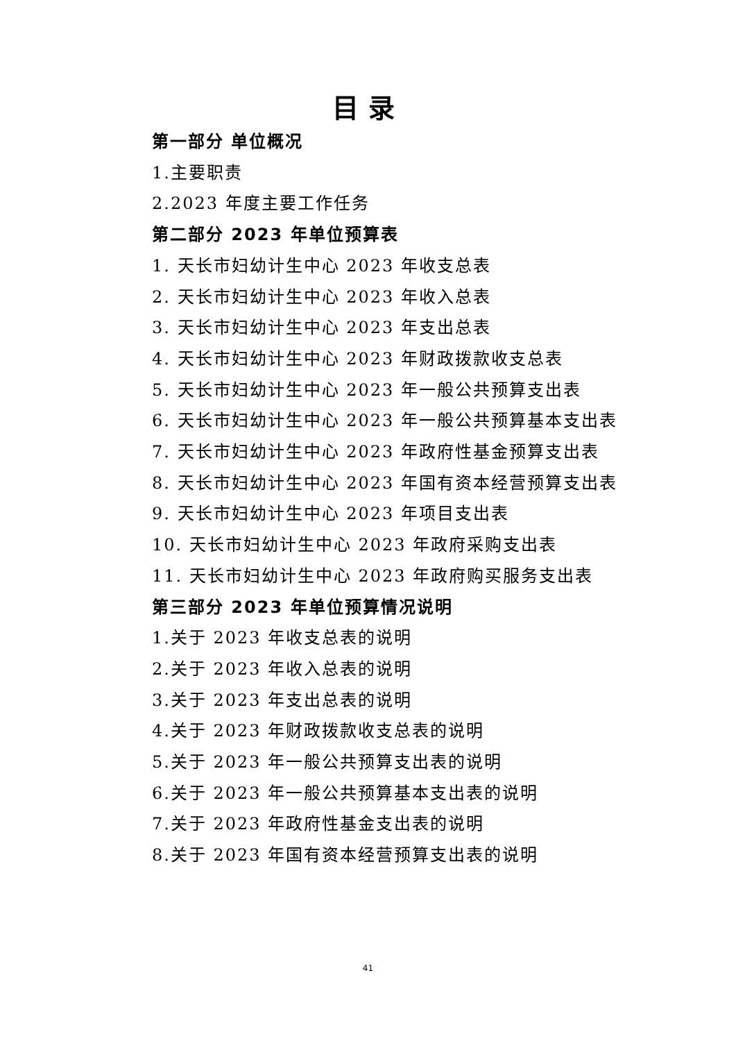目录
第一部分 单位概况
1.主要职责
2.2023 年度主要工作任务
第二部分 2023 年单位预算表
1. 天长市妇幼计生中心 2023 年收支总表
2. 天长市妇幼计生中心 2023 年收入总表
3. 天长市妇幼计生中心 2023 年支出总表
4. 天长市妇幼计生中心 2023 年财政拨款收支总表
5. 天长市妇幼计生中心 2023 年一般公共预算支出表
6. 天长市妇幼计生中心 2023 年一般公共预算基本支出表
7. 天长市妇幼计生中心 2023 年政府性基金预算支出表
8. 天长市妇幼计生中心 2023 年国有资本经营预算支出表
9. 天长市妇幼计生中心 2023 年项目支出表
10. 天长市妇幼计生中心 2023 年政府采购支出表
11. 天长市妇幼计生中心 2023 年政府购买服务支出表
第三部分 2023 年单位预算情况说明
1.关于 2023 年收支总表的说明
2.关于 2023 年收入总表的说明
3.关于 2023 年支出总表的说明
4.关于 2023 年财政拨款收支总表的说明
5.关于 2023 年一般公共预算支出表的说明
6.关于 2023 年一般公共预算基本支出表的说明
7.关于 2023 年政府性基金支出表的说明
8.关于 2023 年国有资本经营预算支出表的说明
41